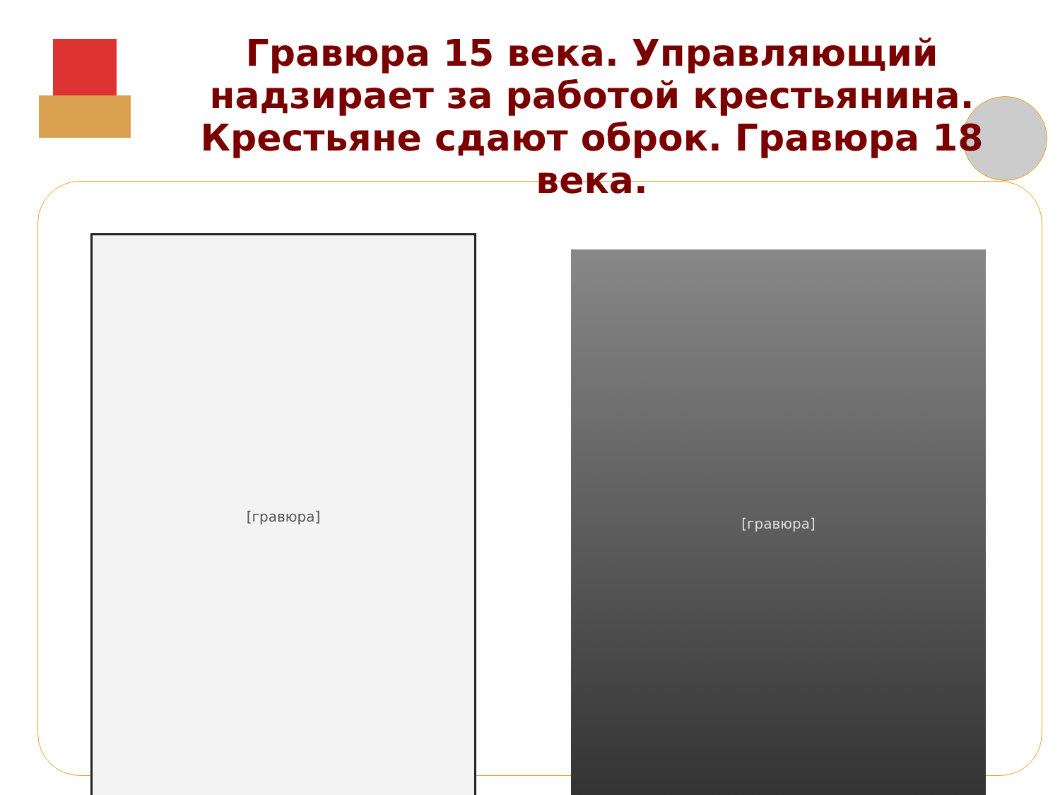Гравюра 15 века. Управляющий надзирает за работой крестьянина.
Крестьяне сдают оброк. Гравюра 18 века.
[гравюра]
[гравюра]